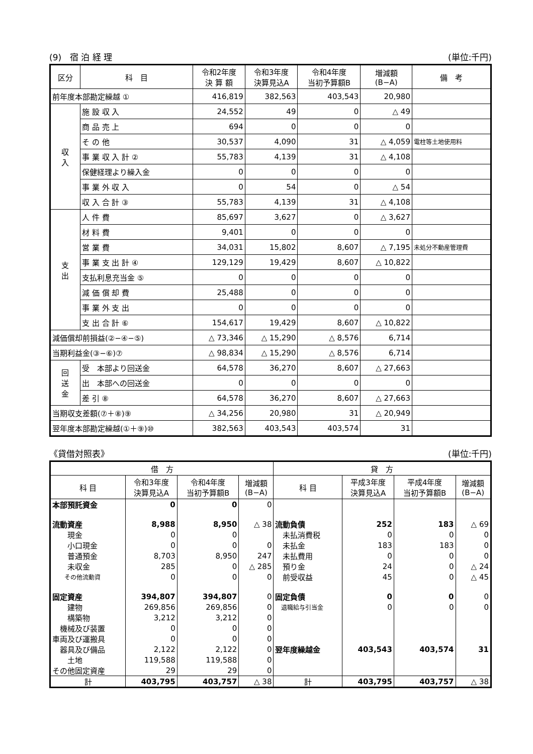(9)　宿 泊 経 理 (単位:千円)
| 区分 | 科 目 | 令和2年度 決 算 額 | 令和3年度 決算見込A | 令和4年度 当初予算額B | 増減額 (B−A) | 備 考 |
| --- | --- | --- | --- | --- | --- | --- |
| 前年度本部勘定繰越 ① | | 416,819 | 382,563 | 403,543 | 20,980 | |
| 収 入 | 施 設 収 入 | 24,552 | 49 | 0 | △ 49 | |
| | 商 品 売 上 | 694 | 0 | 0 | 0 | |
| | そ の 他 | 30,537 | 4,090 | 31 | △ 4,059 | 電柱等土地使用料 |
| | 事 業 収 入 計 ② | 55,783 | 4,139 | 31 | △ 4,108 | |
| | 保健経理より繰入金 | 0 | 0 | 0 | 0 | |
| | 事 業 外 収 入 | 0 | 54 | 0 | △ 54 | |
| | 収 入 合 計 ③ | 55,783 | 4,139 | 31 | △ 4,108 | |
| 支 出 | 人 件 費 | 85,697 | 3,627 | 0 | △ 3,627 | |
| | 材 料 費 | 9,401 | 0 | 0 | 0 | |
| | 営 業 費 | 34,031 | 15,802 | 8,607 | △ 7,195 | 未処分不動産管理費 |
| | 事 業 支 出 計 ④ | 129,129 | 19,429 | 8,607 | △ 10,822 | |
| | 支払利息充当金 ⑤ | 0 | 0 | 0 | 0 | |
| | 減 価 償 却 費 | 25,488 | 0 | 0 | 0 | |
| | 事 業 外 支 出 | 0 | 0 | 0 | 0 | |
| | 支 出 合 計 ⑥ | 154,617 | 19,429 | 8,607 | △ 10,822 | |
| 減価償却前損益(②−④−⑤) | | △ 73,346 | △ 15,290 | △ 8,576 | 6,714 | |
| 当期利益金(③−⑥)⑦ | | △ 98,834 | △ 15,290 | △ 8,576 | 6,714 | |
| 回 送 金 | 受 本部より回送金 | 64,578 | 36,270 | 8,607 | △ 27,663 | |
| | 出 本部への回送金 | 0 | 0 | 0 | 0 | |
| | 差 引 ⑧ | 64,578 | 36,270 | 8,607 | △ 27,663 | |
| 当期収支差額(⑦＋⑧)⑨ | | △ 34,256 | 20,980 | 31 | △ 20,949 | |
| 翌年度本部勘定繰越(①＋⑨)⑩ | | 382,563 | 403,543 | 403,574 | 31 | |
《貸借対照表》 (単位:千円)
| 借 方 | | | | 貸 方 | | | |
| --- | --- | --- | --- | --- | --- | --- | --- |
| 科 目 | 令和3年度 決算見込A | 令和4年度 当初予算額B | 増減額 (B−A) | 科 目 | 平成3年度 決算見込A | 平成4年度 当初予算額B | 増減額 (B−A) |
| 本部預託資金 | 0 | 0 | 0 | | | | |
| 流動資産 | 8,988 | 8,950 | △ 38 | 流動負債 | 252 | 183 | △ 69 |
| 現金 | 0 | 0 | | 未払消費税 | 0 | 0 | 0 |
| 小口現金 | 0 | 0 | 0 | 未払金 | 183 | 183 | 0 |
| 普通預金 | 8,703 | 8,950 | 247 | 未払費用 | 0 | 0 | 0 |
| 未収金 | 285 | 0 | △ 285 | 預り金 | 24 | 0 | △ 24 |
| その他流動資 | 0 | 0 | 0 | 前受収益 | 45 | 0 | △ 45 |
| 固定資産 | 394,807 | 394,807 | 0 | 固定負債 | 0 | 0 | 0 |
| 建物 | 269,856 | 269,856 | 0 | 退職給与引当金 | 0 | 0 | 0 |
| 構築物 | 3,212 | 3,212 | 0 | | | | |
| 機械及び装置 | 0 | 0 | 0 | | | | |
| 車両及び運搬具 | 0 | 0 | 0 | | | | |
| 器具及び備品 | 2,122 | 2,122 | 0 | 翌年度繰越金 | 403,543 | 403,574 | 31 |
| 土地 | 119,588 | 119,588 | 0 | | | | |
| その他固定資産 | 29 | 29 | 0 | | | | |
| 計 | 403,795 | 403,757 | △ 38 | 計 | 403,795 | 403,757 | △ 38 |